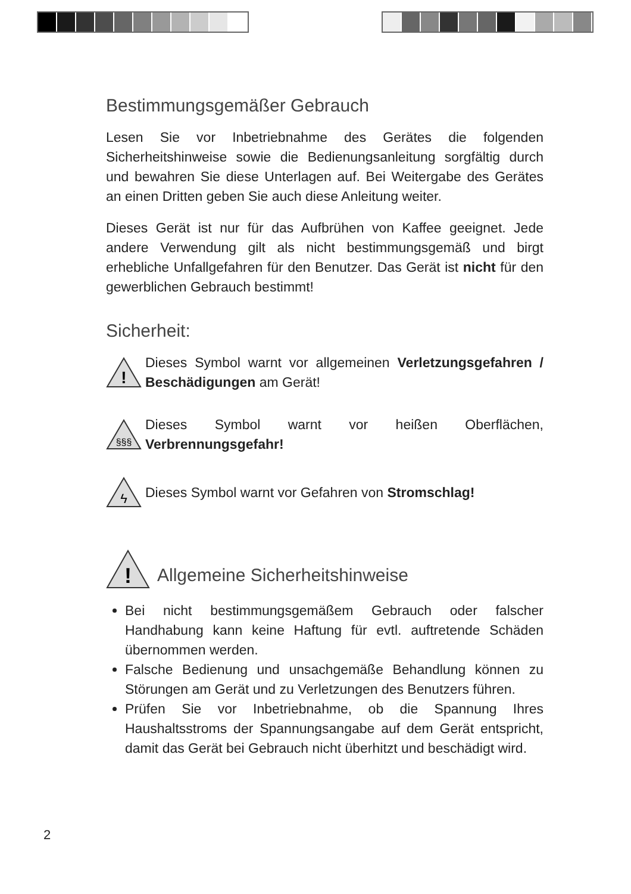Bestimmungsgemäßer Gebrauch
Lesen Sie vor Inbetriebnahme des Gerätes die folgenden Sicherheitshinweise sowie die Bedienungsanleitung sorgfältig durch und bewahren Sie diese Unterlagen auf. Bei Weitergabe des Gerätes an einen Dritten geben Sie auch diese Anleitung weiter.
Dieses Gerät ist nur für das Aufbrühen von Kaffee geeignet. Jede andere Verwendung gilt als nicht bestimmungsgemäß und birgt erhebliche Unfallgefahren für den Benutzer. Das Gerät ist nicht für den gewerblichen Gebrauch bestimmt!
Sicherheit:
!
Dieses Symbol warnt vor allgemeinen Verletzungsgefahren / Beschädigungen am Gerät!
§§§
Dieses Symbol warnt vor heißen Oberflächen, Verbrennungsgefahr!
ϟ
Dieses Symbol warnt vor Gefahren von Stromschlag!
!
Allgemeine Sicherheitshinweise
Bei nicht bestimmungsgemäßem Gebrauch oder falscher Handhabung kann keine Haftung für evtl. auftretende Schäden übernommen werden.
Falsche Bedienung und unsachgemäße Behandlung können zu Störungen am Gerät und zu Verletzungen des Benutzers führen.
Prüfen Sie vor Inbetriebnahme, ob die Spannung Ihres Haushaltsstroms der Spannungsangabe auf dem Gerät entspricht, damit das Gerät bei Gebrauch nicht überhitzt und beschädigt wird.
2